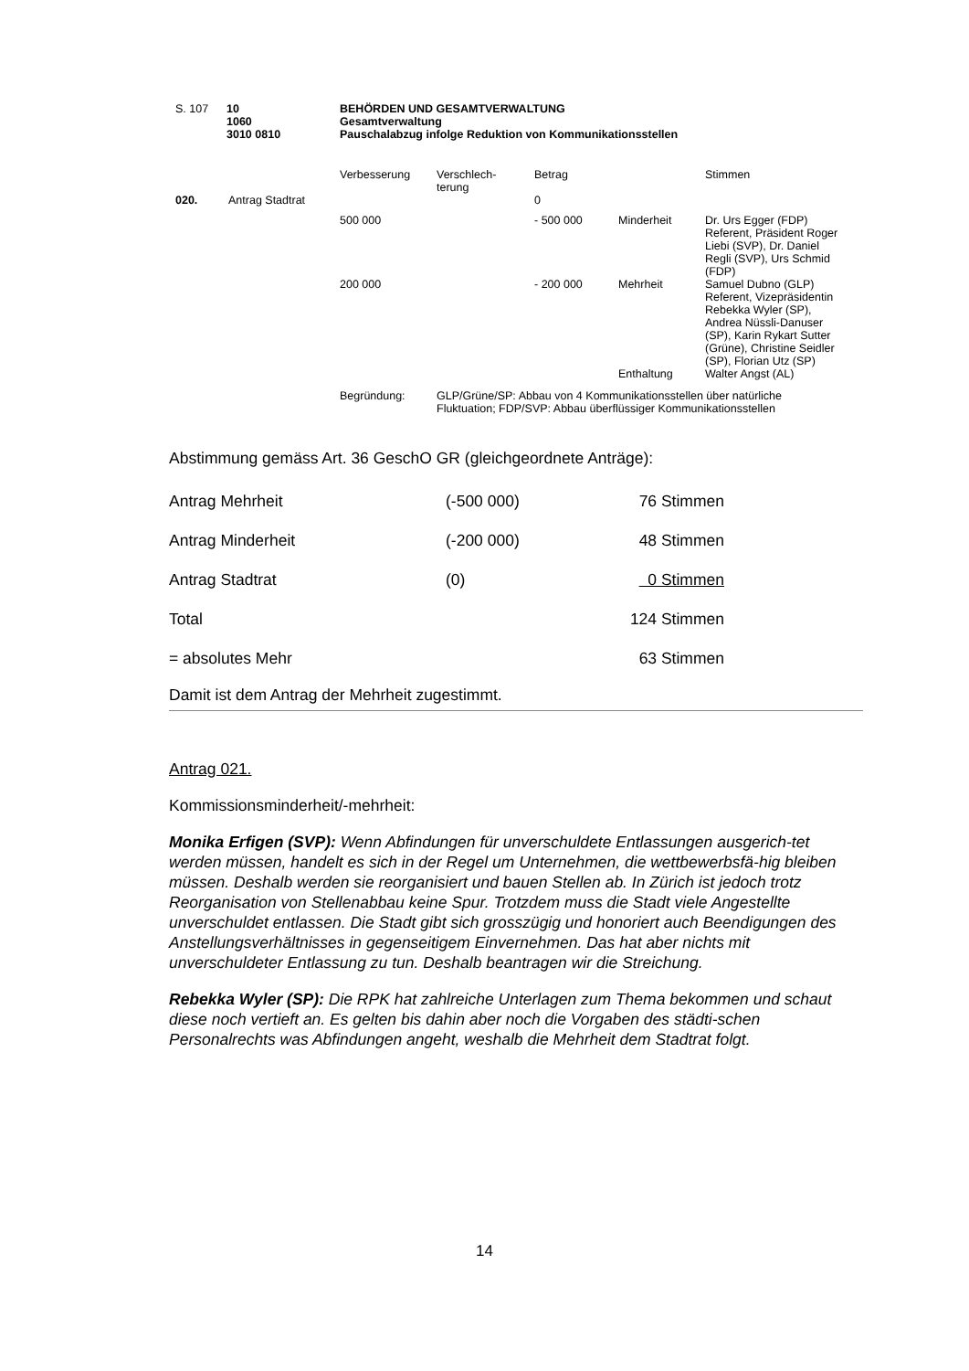| S. 107 | 10 1060 3010 0810 | BEHÖRDEN UND GESAMTVERWALTUNG Gesamtverwaltung Pauschalabzug infolge Reduktion von Kommunikationsstellen |
| | | Verbesserung | Verschlech- terung | Betrag | | Stimmen |
| 020. | Antrag Stadtrat | | | 0 | | |
| | | 500 000 | | - 500 000 | Minderheit | Dr. Urs Egger (FDP) Referent, Präsident Roger Liebi (SVP), Dr. Daniel Regli (SVP), Urs Schmid (FDP) |
| | | 200 000 | | - 200 000 | Mehrheit | Samuel Dubno (GLP) Referent, Vizepräsidentin Rebekka Wyler (SP), Andrea Nüssli-Danuser (SP), Karin Rykart Sutter (Grüne), Christine Seidler (SP), Florian Utz (SP) |
| | | | | | Enthaltung | Walter Angst (AL) |
| | | Begründung: | GLP/Grüne/SP: Abbau von 4 Kommunikationsstellen über natürliche Fluktuation; FDP/SVP: Abbau überflüssiger Kommunikationsstellen | | | |
Abstimmung gemäss Art. 36 GeschO GR (gleichgeordnete Anträge):
| Antrag Mehrheit | (-500 000) | 76 Stimmen |
| Antrag Minderheit | (-200 000) | 48 Stimmen |
| Antrag Stadtrat | (0) | 0 Stimmen |
| Total | | 124 Stimmen |
| = absolutes Mehr | | 63 Stimmen |
Damit ist dem Antrag der Mehrheit zugestimmt.
Antrag 021.
Kommissionsminderheit/-mehrheit:
Monika Erfigen (SVP): Wenn Abfindungen für unverschuldete Entlassungen ausgerich-tet werden müssen, handelt es sich in der Regel um Unternehmen, die wettbewerbsfä-hig bleiben müssen. Deshalb werden sie reorganisiert und bauen Stellen ab. In Zürich ist jedoch trotz Reorganisation von Stellenabbau keine Spur. Trotzdem muss die Stadt viele Angestellte unverschuldet entlassen. Die Stadt gibt sich grosszügig und honoriert auch Beendigungen des Anstellungsverhältnisses in gegenseitigem Einvernehmen. Das hat aber nichts mit unverschuldeter Entlassung zu tun. Deshalb beantragen wir die Streichung.
Rebekka Wyler (SP): Die RPK hat zahlreiche Unterlagen zum Thema bekommen und schaut diese noch vertieft an. Es gelten bis dahin aber noch die Vorgaben des städti-schen Personalrechts was Abfindungen angeht, weshalb die Mehrheit dem Stadtrat folgt.
14